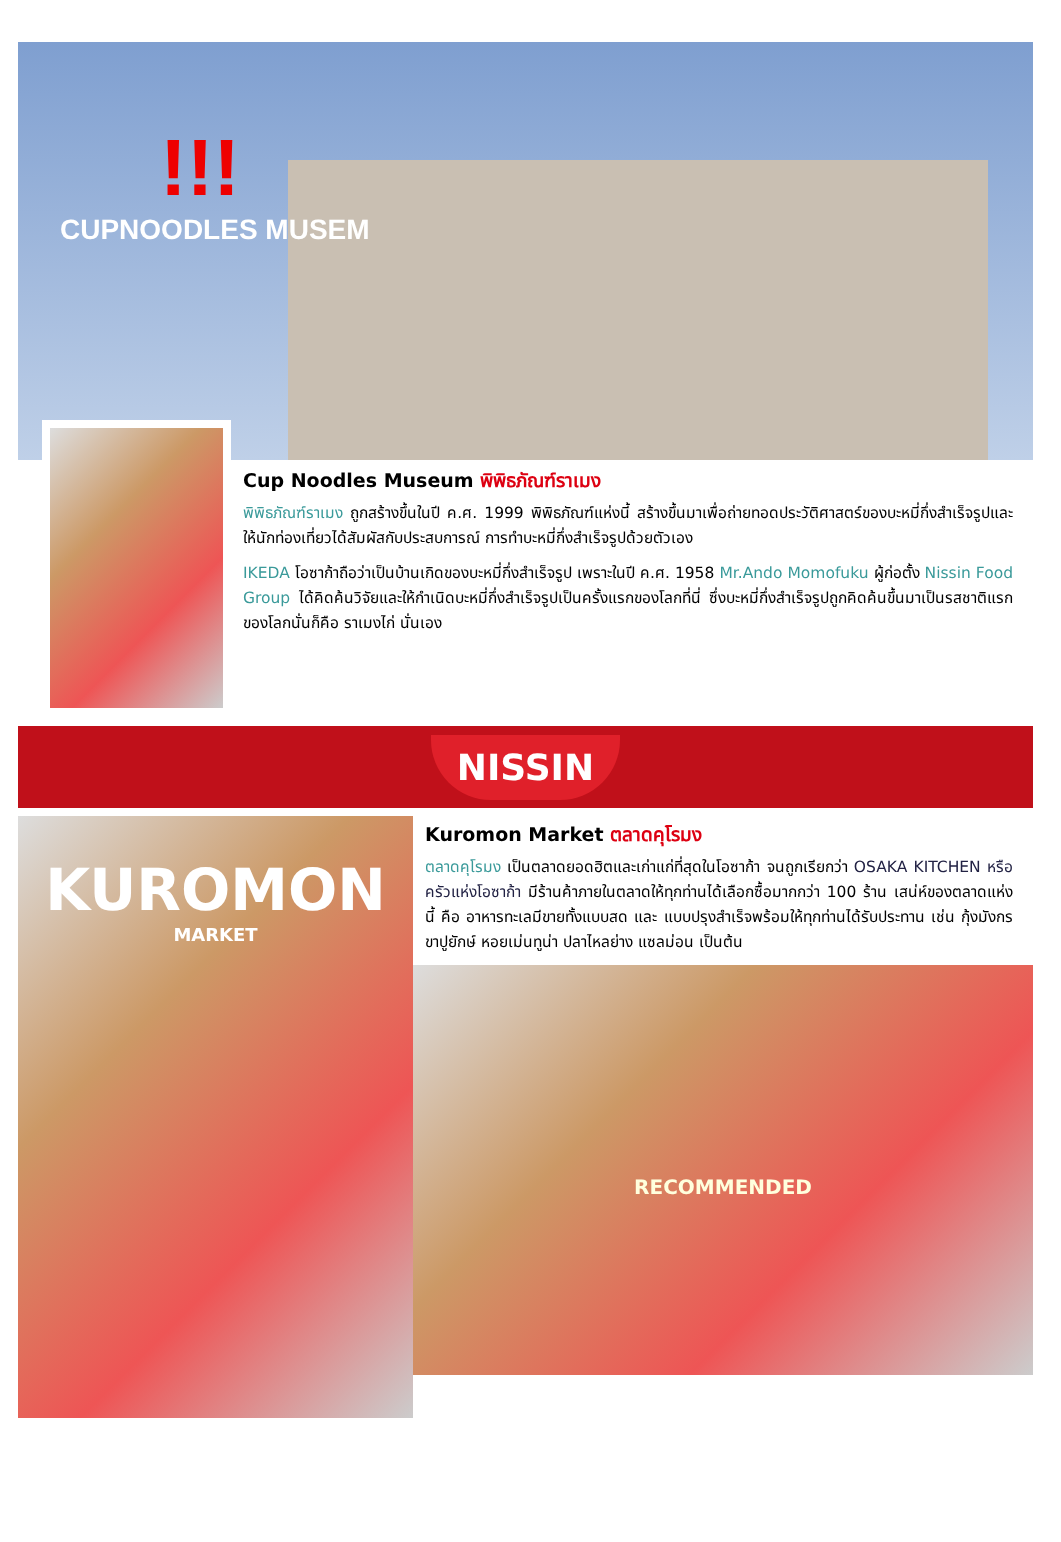!!!
CUPNOODLES MUSEM
Cup Noodles Museum พิพิธภัณฑ์ราเมง
พิพิธภัณฑ์ราเมง ถูกสร้างขึ้นในปี ค.ศ. 1999 พิพิธภัณฑ์แห่งนี้ สร้างขึ้นมาเพื่อถ่ายทอดประวัติศาสตร์ของบะหมี่กึ่งสำเร็จรูปและให้นักท่องเที่ยวได้สัมผัสกับประสบการณ์ การทำบะหมี่กึ่งสำเร็จรูปด้วยตัวเอง
IKEDA โอซาก้าถือว่าเป็นบ้านเกิดของบะหมี่กึ่งสำเร็จรูป เพราะในปี ค.ศ. 1958 Mr.Ando Momofuku ผู้ก่อตั้ง Nissin Food Group ได้คิดค้นวิจัยและให้กำเนิดบะหมี่กึ่งสำเร็จรูปเป็นครั้งแรกของโลกที่นี่ ซึ่งบะหมี่กึ่งสำเร็จรูปถูกคิดค้นขึ้นมาเป็นรสชาติแรกของโลกนั่นก็คือ ราเมงไก่ นั่นเอง
NISSIN
KUROMON
MARKET
Kuromon Market ตลาดคุโรมง
ตลาดคุโรมง เป็นตลาดยอดฮิตและเก่าแก่ที่สุดในโอซาก้า จนถูกเรียกว่า OSAKA KITCHEN หรือ ครัวแห่งโอซาก้า มีร้านค้าภายในตลาดให้ทุกท่านได้เลือกซื้อมากกว่า 100 ร้าน เสน่ห์ของตลาดแห่งนี้ คือ อาหารทะเลมีขายทั้งแบบสด และ แบบปรุงสำเร็จพร้อมให้ทุกท่านได้รับประทาน เช่น กุ้งมังกร ขาปูยักษ์ หอยเม่นทูน่า ปลาไหลย่าง แซลม่อน เป็นต้น
RECOMMENDED